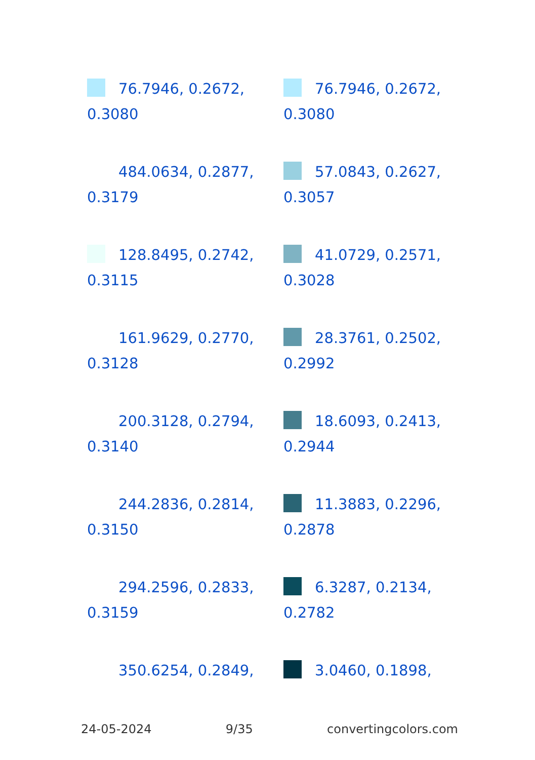76.7946, 0.2672,
0.3080
76.7946, 0.2672,
0.3080
484.0634, 0.2877,
0.3179
57.0843, 0.2627,
0.3057
128.8495, 0.2742,
0.3115
41.0729, 0.2571,
0.3028
161.9629, 0.2770,
0.3128
28.3761, 0.2502,
0.2992
200.3128, 0.2794,
0.3140
18.6093, 0.2413,
0.2944
244.2836, 0.2814,
0.3150
11.3883, 0.2296,
0.2878
294.2596, 0.2833,
0.3159
6.3287, 0.2134,
0.2782
350.6254, 0.2849,
3.0460, 0.1898,
24-05-2024 9/35 convertingcolors.com